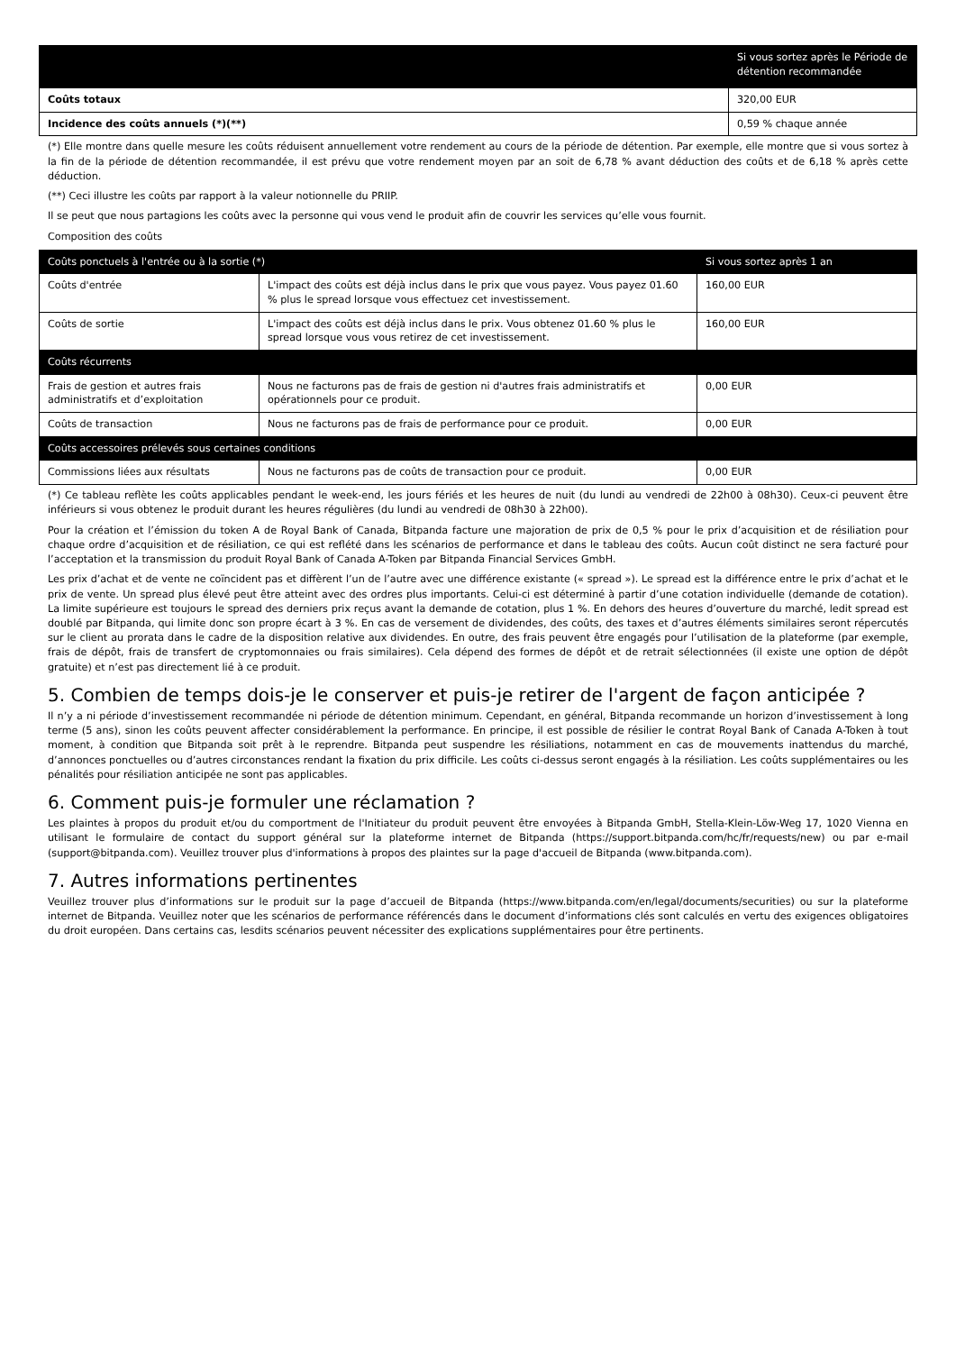| | Si vous sortez après le Période de détention recommandée |
| --- | --- |
| Coûts totaux | 320,00 EUR |
| Incidence des coûts annuels (*)(**) | 0,59 % chaque année |
(*) Elle montre dans quelle mesure les coûts réduisent annuellement votre rendement au cours de la période de détention. Par exemple, elle montre que si vous sortez à la fin de la période de détention recommandée, il est prévu que votre rendement moyen par an soit de 6,78 % avant déduction des coûts et de 6,18 % après cette déduction.
(**) Ceci illustre les coûts par rapport à la valeur notionnelle du PRIIP.
Il se peut que nous partagions les coûts avec la personne qui vous vend le produit afin de couvrir les services qu’elle vous fournit.
Composition des coûts
| Coûts ponctuels à l'entrée ou à la sortie (*) | | Si vous sortez après 1 an |
| --- | --- | --- |
| Coûts d'entrée | L'impact des coûts est déjà inclus dans le prix que vous payez. Vous payez 01.60 % plus le spread lorsque vous effectuez cet investissement. | 160,00 EUR |
| Coûts de sortie | L'impact des coûts est déjà inclus dans le prix. Vous obtenez 01.60 % plus le spread lorsque vous vous retirez de cet investissement. | 160,00 EUR |
| Coûts récurrents | | |
| Frais de gestion et autres frais administratifs et d’exploitation | Nous ne facturons pas de frais de gestion ni d'autres frais administratifs et opérationnels pour ce produit. | 0,00 EUR |
| Coûts de transaction | Nous ne facturons pas de frais de performance pour ce produit. | 0,00 EUR |
| Coûts accessoires prélevés sous certaines conditions | | |
| Commissions liées aux résultats | Nous ne facturons pas de coûts de transaction pour ce produit. | 0,00 EUR |
(*) Ce tableau reflète les coûts applicables pendant le week-end, les jours fériés et les heures de nuit (du lundi au vendredi de 22h00 à 08h30). Ceux-ci peuvent être inférieurs si vous obtenez le produit durant les heures régulières (du lundi au vendredi de 08h30 à 22h00).
Pour la création et l’émission du token A de Royal Bank of Canada, Bitpanda facture une majoration de prix de 0,5 % pour le prix d’acquisition et de résiliation pour chaque ordre d’acquisition et de résiliation, ce qui est reflété dans les scénarios de performance et dans le tableau des coûts. Aucun coût distinct ne sera facturé pour l’acceptation et la transmission du produit Royal Bank of Canada A-Token par Bitpanda Financial Services GmbH.
Les prix d’achat et de vente ne coïncident pas et diffèrent l’un de l’autre avec une différence existante (« spread »). Le spread est la différence entre le prix d’achat et le prix de vente. Un spread plus élevé peut être atteint avec des ordres plus importants. Celui-ci est déterminé à partir d’une cotation individuelle (demande de cotation). La limite supérieure est toujours le spread des derniers prix reçus avant la demande de cotation, plus 1 %. En dehors des heures d’ouverture du marché, ledit spread est doublé par Bitpanda, qui limite donc son propre écart à 3 %. En cas de versement de dividendes, des coûts, des taxes et d’autres éléments similaires seront répercutés sur le client au prorata dans le cadre de la disposition relative aux dividendes. En outre, des frais peuvent être engagés pour l’utilisation de la plateforme (par exemple, frais de dépôt, frais de transfert de cryptomonnaies ou frais similaires). Cela dépend des formes de dépôt et de retrait sélectionnées (il existe une option de dépôt gratuite) et n’est pas directement lié à ce produit.
5. Combien de temps dois-je le conserver et puis-je retirer de l'argent de façon anticipée ?
Il n’y a ni période d’investissement recommandée ni période de détention minimum. Cependant, en général, Bitpanda recommande un horizon d’investissement à long terme (5 ans), sinon les coûts peuvent affecter considérablement la performance. En principe, il est possible de résilier le contrat Royal Bank of Canada A-Token à tout moment, à condition que Bitpanda soit prêt à le reprendre. Bitpanda peut suspendre les résiliations, notamment en cas de mouvements inattendus du marché, d’annonces ponctuelles ou d’autres circonstances rendant la fixation du prix difficile. Les coûts ci-dessus seront engagés à la résiliation. Les coûts supplémentaires ou les pénalités pour résiliation anticipée ne sont pas applicables.
6. Comment puis-je formuler une réclamation ?
Les plaintes à propos du produit et/ou du comportment de l'Initiateur du produit peuvent être envoyées à Bitpanda GmbH, Stella-Klein-Löw-Weg 17, 1020 Vienna en utilisant le formulaire de contact du support général sur la plateforme internet de Bitpanda (https://support.bitpanda.com/hc/fr/requests/new) ou par e-mail (support@bitpanda.com). Veuillez trouver plus d'informations à propos des plaintes sur la page d'accueil de Bitpanda (www.bitpanda.com).
7. Autres informations pertinentes
Veuillez trouver plus d’informations sur le produit sur la page d’accueil de Bitpanda (https://www.bitpanda.com/en/legal/documents/securities) ou sur la plateforme internet de Bitpanda. Veuillez noter que les scénarios de performance référencés dans le document d’informations clés sont calculés en vertu des exigences obligatoires du droit européen. Dans certains cas, lesdits scénarios peuvent nécessiter des explications supplémentaires pour être pertinents.